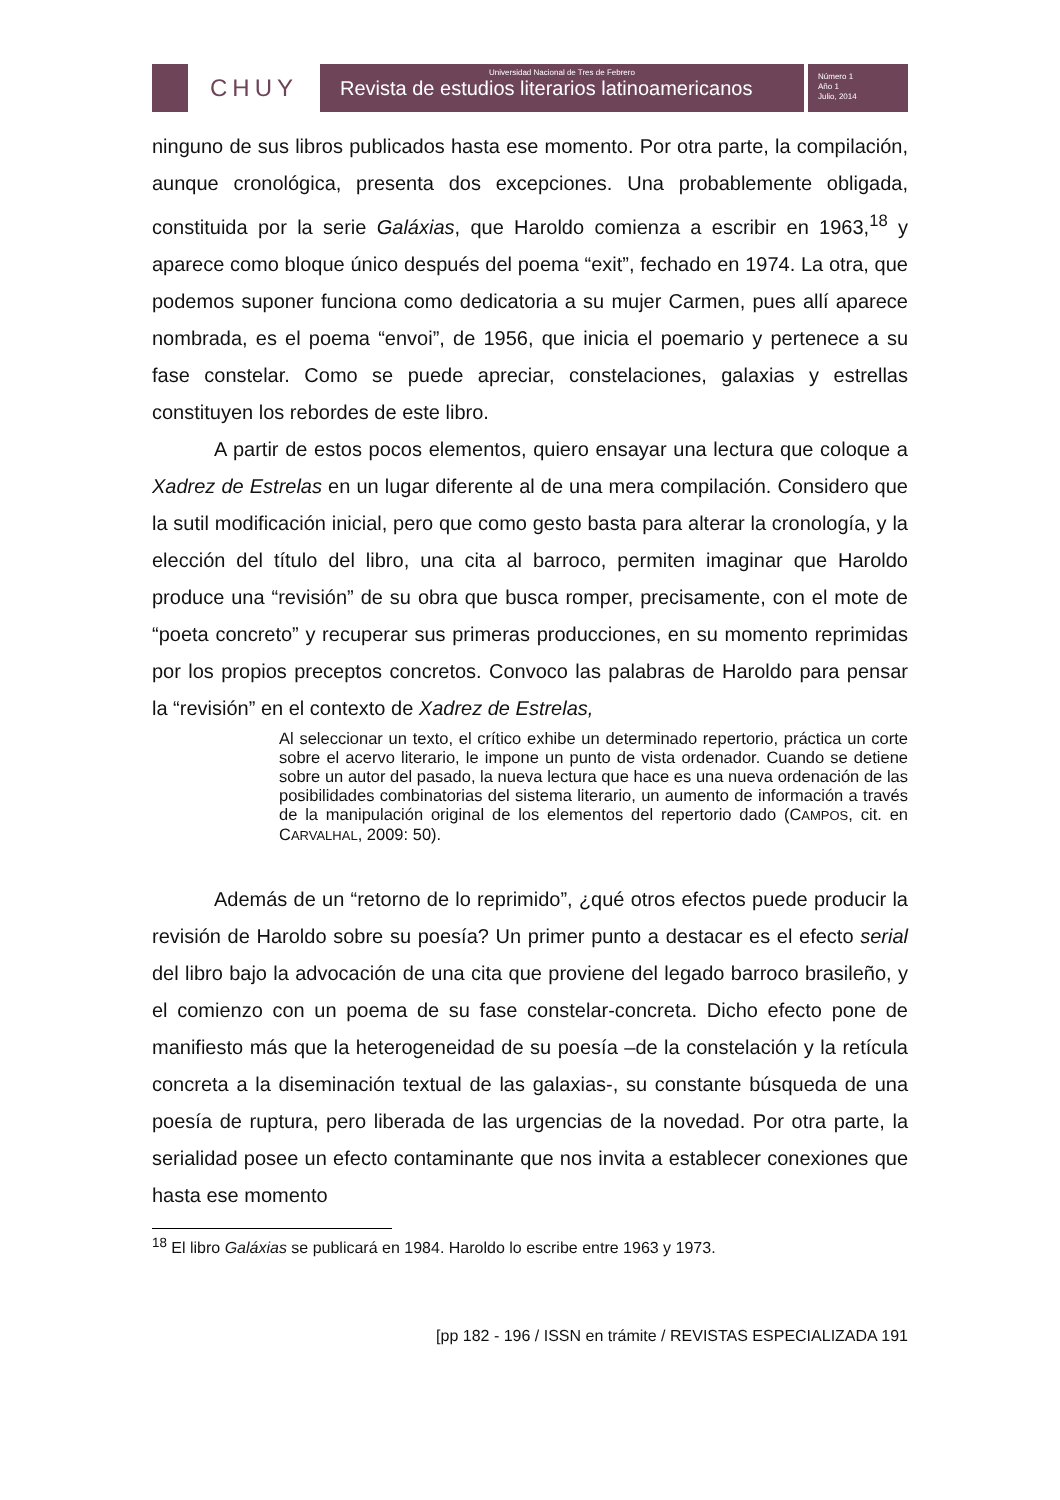CHUY
Universidad Nacional de Tres de Febrero
Revista de estudios literarios latinoamericanos
Número 1
Año 1
Julio, 2014
ninguno de sus libros publicados hasta ese momento. Por otra parte, la compilación, aunque cronológica, presenta dos excepciones. Una probablemente obligada, constituida por la serie Galáxias, que Haroldo comienza a escribir en 1963,<sup>18</sup> y aparece como bloque único después del poema “exit”, fechado en 1974. La otra, que podemos suponer funciona como dedicatoria a su mujer Carmen, pues allí aparece nombrada, es el poema “envoi”, de 1956, que inicia el poemario y pertenece a su fase constelar. Como se puede apreciar, constelaciones, galaxias y estrellas constituyen los rebordes de este libro.
A partir de estos pocos elementos, quiero ensayar una lectura que coloque a Xadrez de Estrelas en un lugar diferente al de una mera compilación. Considero que la sutil modificación inicial, pero que como gesto basta para alterar la cronología, y la elección del título del libro, una cita al barroco, permiten imaginar que Haroldo produce una “revisión” de su obra que busca romper, precisamente, con el mote de “poeta concreto” y recuperar sus primeras producciones, en su momento reprimidas por los propios preceptos concretos. Convoco las palabras de Haroldo para pensar la “revisión” en el contexto de Xadrez de Estrelas,
Al seleccionar un texto, el crítico exhibe un determinado repertorio, práctica un corte sobre el acervo literario, le impone un punto de vista ordenador. Cuando se detiene sobre un autor del pasado, la nueva lectura que hace es una nueva ordenación de las posibilidades combinatorias del sistema literario, un aumento de información a través de la manipulación original de los elementos del repertorio dado (CAMPOS, cit. en CARVALHAL, 2009: 50).
Además de un “retorno de lo reprimido”, ¿qué otros efectos puede producir la revisión de Haroldo sobre su poesía? Un primer punto a destacar es el efecto serial del libro bajo la advocación de una cita que proviene del legado barroco brasileño, y el comienzo con un poema de su fase constelar-concreta. Dicho efecto pone de manifiesto más que la heterogeneidad de su poesía –de la constelación y la retícula concreta a la diseminación textual de las galaxias-, su constante búsqueda de una poesía de ruptura, pero liberada de las urgencias de la novedad. Por otra parte, la serialidad posee un efecto contaminante que nos invita a establecer conexiones que hasta ese momento
<sup>18</sup> El libro Galáxias se publicará en 1984. Haroldo lo escribe entre 1963 y 1973.
[pp 182 - 196 / ISSN en trámite / REVISTAS ESPECIALIZADA 191